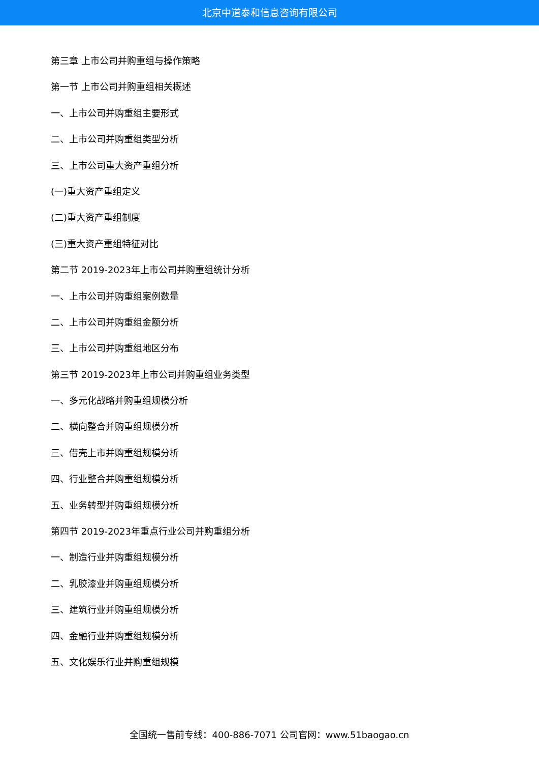北京中道泰和信息咨询有限公司
第三章 上市公司并购重组与操作策略
第一节 上市公司并购重组相关概述
一、上市公司并购重组主要形式
二、上市公司并购重组类型分析
三、上市公司重大资产重组分析
(一)重大资产重组定义
(二)重大资产重组制度
(三)重大资产重组特征对比
第二节 2019-2023年上市公司并购重组统计分析
一、上市公司并购重组案例数量
二、上市公司并购重组金额分析
三、上市公司并购重组地区分布
第三节 2019-2023年上市公司并购重组业务类型
一、多元化战略并购重组规模分析
二、横向整合并购重组规模分析
三、借壳上市并购重组规模分析
四、行业整合并购重组规模分析
五、业务转型并购重组规模分析
第四节 2019-2023年重点行业公司并购重组分析
一、制造行业并购重组规模分析
二、乳胶漆业并购重组规模分析
三、建筑行业并购重组规模分析
四、金融行业并购重组规模分析
五、文化娱乐行业并购重组规模
全国统一售前专线：400-886-7071 公司官网：www.51baogao.cn